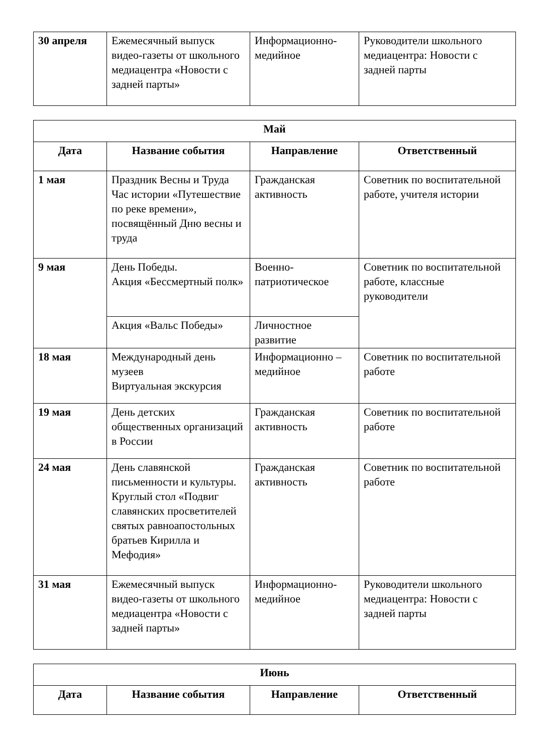| 30 апреля | Ежемесячный выпуск видео-газеты от школьного медиацентра «Новости с задней парты» | Информационно-медийное | Руководители школьного медиацентра: Новости с задней парты |
| Май | | | |
| --- | --- | --- | --- |
| Дата | Название события | Направление | Ответственный |
| 1 мая | Праздник Весны и Труда Час истории «Путешествие по реке времени», посвящённый Дню весны и труда | Гражданская активность | Советник по воспитательной работе, учителя истории |
| 9 мая | День Победы. Акция «Бессмертный полк» | Военно-патриотическое | Советник по воспитательной работе, классные руководители |
| | Акция «Вальс Победы» | Личностное развитие | |
| 18 мая | Международный день музеев Виртуальная экскурсия | Информационно – медийное | Советник по воспитательной работе |
| 19 мая | День детских общественных организаций в России | Гражданская активность | Советник по воспитательной работе |
| 24 мая | День славянской письменности и культуры. Круглый стол «Подвиг славянских просветителей святых равноапостольных братьев Кирилла и Мефодия» | Гражданская активность | Советник по воспитательной работе |
| 31 мая | Ежемесячный выпуск видео-газеты от школьного медиацентра «Новости с задней парты» | Информационно-медийное | Руководители школьного медиацентра: Новости с задней парты |
| Июнь | | | |
| --- | --- | --- | --- |
| Дата | Название события | Направление | Ответственный |